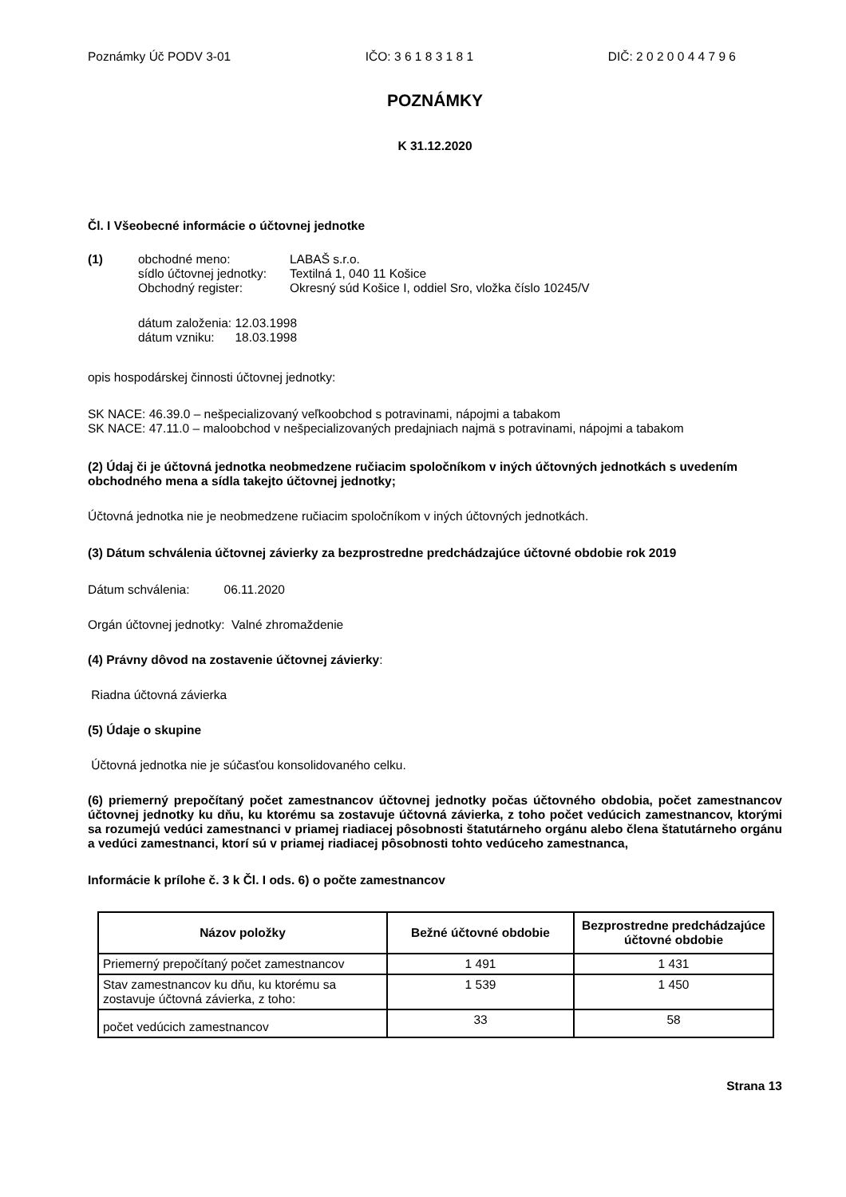Poznámky Úč PODV 3-01 IČO: 3 6 1 8 3 1 8 1 DIČ: 2 0 2 0 0 4 4 7 9 6
POZNÁMKY
K 31.12.2020
Čl. I Všeobecné informácie o účtovnej jednotke
| (1) | obchodné meno: | LABAŠ s.r.o. |
| | sídlo účtovnej jednotky: | Textilná 1, 040 11 Košice |
| | Obchodný register: | Okresný súd Košice I, oddiel Sro, vložka číslo 10245/V |
dátum založenia: 12.03.1998
dátum vzniku: 18.03.1998
opis hospodárskej činnosti účtovnej jednotky:
SK NACE: 46.39.0 – nešpecializovaný veľkoobchod s potravinami, nápojmi a tabakom
SK NACE: 47.11.0 – maloobchod v nešpecializovaných predajniach najmä s potravinami, nápojmi a tabakom
(2) Údaj či je účtovná jednotka neobmedzene ručiacim spoločníkom v iných účtovných jednotkách s uvedením obchodného mena a sídla takejto účtovnej jednotky;
Účtovná jednotka nie je neobmedzene ručiacim spoločníkom v iných účtovných jednotkách.
(3) Dátum schválenia účtovnej závierky za bezprostredne predchádzajúce účtovné obdobie rok 2019
Dátum schválenia: 06.11.2020
Orgán účtovnej jednotky: Valné zhromaždenie
(4) Právny dôvod na zostavenie účtovnej závierky:
Riadna účtovná závierka
(5) Údaje o skupine
Účtovná jednotka nie je súčasťou konsolidovaného celku.
(6) priemerný prepočítaný počet zamestnancov účtovnej jednotky počas účtovného obdobia, počet zamestnancov účtovnej jednotky ku dňu, ku ktorému sa zostavuje účtovná závierka, z toho počet vedúcich zamestnancov, ktorými sa rozumejú vedúci zamestnanci v priamej riadiacej pôsobnosti štatutárneho orgánu alebo člena štatutárneho orgánu a vedúci zamestnanci, ktorí sú v priamej riadiacej pôsobnosti tohto vedúceho zamestnanca,
Informácie k prílohe č. 3 k Čl. I ods. 6) o počte zamestnancov
| Názov položky | Bežné účtovné obdobie | Bezprostredne predchádzajúce účtovné obdobie |
| --- | --- | --- |
| Priemerný prepočítaný počet zamestnancov | 1 491 | 1 431 |
| Stav zamestnancov ku dňu, ku ktorému sa zostavuje účtovná závierka, z toho: | 1 539 | 1 450 |
| počet vedúcich zamestnancov | 33 | 58 |
Strana 13